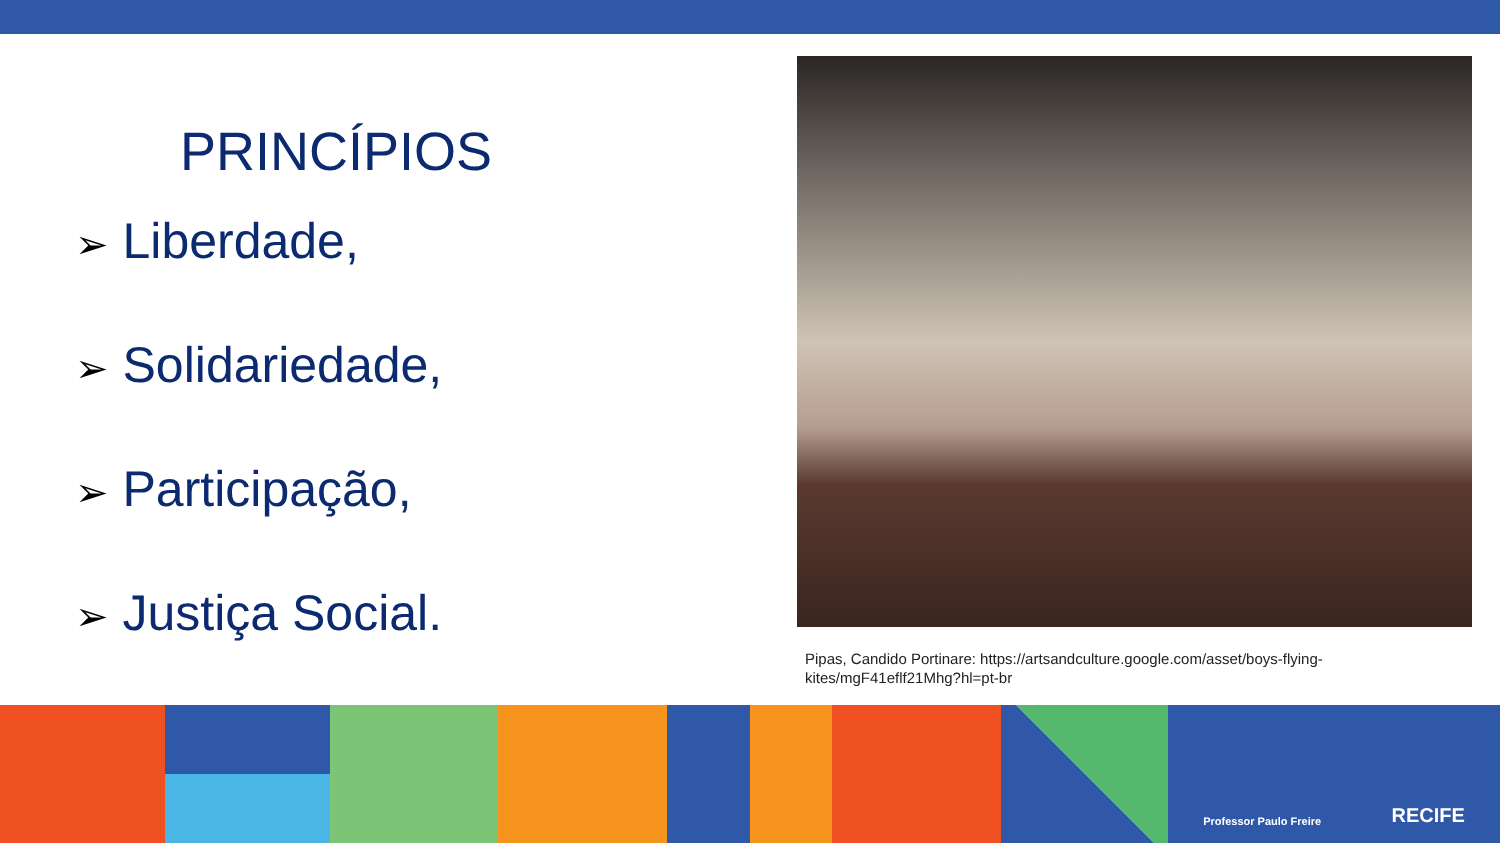PRINCÍPIOS
➢ Liberdade,
➢ Solidariedade,
➢ Participação,
➢ Justiça Social.
Pipas, Candido Portinare: https://artsandculture.google.com/asset/boys-flying-kites/mgF41eflf21Mhg?hl=pt-br
Professor Paulo Freire RECIFE